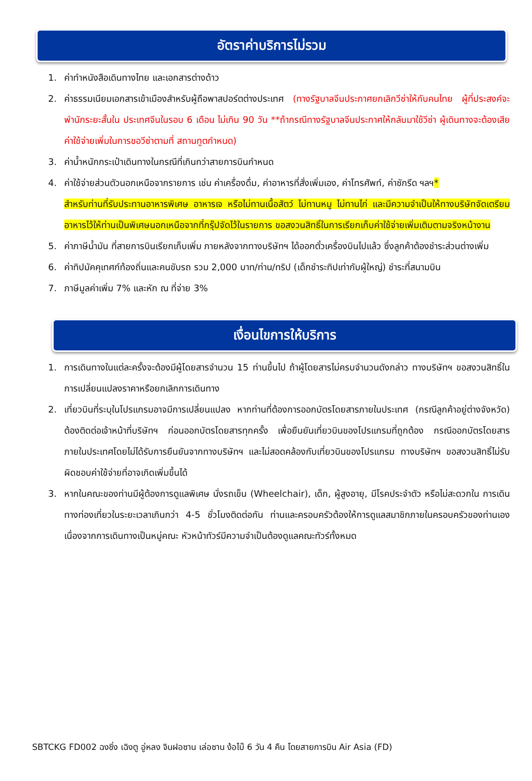อัตราค่าบริการไม่รวม
1. ค่าทำหนังสือเดินทางไทย และเอกสารต่างด้าว
2. ค่าธรรมเนียมเอกสารเข้าเมืองสำหรับผู้ถือพาสปอร์ตต่างประเทศ (ทางรัฐบาลจีนประกาศยกเลิกวีซ่าให้กับคนไทย ผู้ที่ประสงค์จะพำนักระยะสั้นใน ประเทศจีนในรอบ 6 เดือน ไม่เกิน 90 วัน **ถ้ากรณีทางรัฐบาลจีนประกาศให้กลับมาใช้วีซ่า ผู้เดินทางจะต้องเสียค่าใช้จ่ายเพิ่มในการขอวีซ่าตามที่ สถานทูตกำหนด)
3. ค่าน้ำหนักกระเป๋าเดินทางในกรณีที่เกินกว่าสายการบินกำหนด
4. ค่าใช้จ่ายส่วนตัวนอกเหนือจากรายการ เช่น ค่าเครื่องดื่ม, ค่าอาหารที่สั่งเพิ่มเอง, ค่าโทรศัพท์, ค่าซักรีด ฯลฯ*
สำหรับท่านที่รับประทานอาหารพิเศษ อาหารเจ หรือไม่ทานเนื้อสัตว์ ไม่ทานหมู ไม่ทานไก่ และมีความจำเป็นให้ทางบริษัทจัดเตรียมอาหารไว้ให้ท่านเป็นพิเศษนอกเหนือจากที่กรุ๊ปจัดไว้ในรายการ ขอสงวนสิทธิ์ในการเรียกเก็บค่าใช้จ่ายเพิ่มเติมตามจริงหน้างาน
5. ค่าภาษีน้ำมัน ที่สายการบินเรียกเก็บเพิ่ม ภายหลังจากทางบริษัทฯ ได้ออกตั๋วเครื่องบินไปแล้ว ซึ่งลูกค้าต้องชำระส่วนต่างเพิ่ม
6. ค่าทิปมัคคุเทศก์ท้องถิ่นและคนขับรถ รวม 2,000 บาท/ท่าน/ทริป (เด็กชำระทิปเท่ากับผู้ใหญ่) ชำระที่สนามบิน
7. ภาษีมูลค่าเพิ่ม 7% และหัก ณ ที่จ่าย 3%
เงื่อนไขการให้บริการ
1. การเดินทางในแต่ละครั้งจะต้องมีผู้โดยสารจำนวน 15 ท่านขึ้นไป ถ้าผู้โดยสารไม่ครบจำนวนดังกล่าว ทางบริษัทฯ ขอสงวนสิทธิ์ในการเปลี่ยนแปลงราคาหรือยกเลิกการเดินทาง
2. เที่ยวบินที่ระบุในโปรแกรมอาจมีการเปลี่ยนแปลง หากท่านที่ต้องการออกบัตรโดยสารภายในประเทศ (กรณีลูกค้าอยู่ต่างจังหวัด) ต้องติดต่อเจ้าหน้าที่บริษัทฯ ก่อนออกบัตรโดยสารทุกครั้ง เพื่อยืนยันเที่ยวบินของโปรแกรมที่ถูกต้อง กรณีออกบัตรโดยสารภายในประเทศโดยไม่ได้รับการยืนยันจากทางบริษัทฯ และไม่สอดคล้องกับเที่ยวบินของโปรแกรม ทางบริษัทฯ ขอสงวนสิทธิ์ไม่รับผิดชอบค่าใช้จ่ายที่อาจเกิดเพิ่มขึ้นได้
3. หากในคณะของท่านมีผู้ต้องการดูแลพิเศษ นั่งรถเข็น (Wheelchair), เด็ก, ผู้สูงอายุ, มีโรคประจำตัว หรือไม่สะดวกใน การเดินทางท่องเที่ยวในระยะเวลาเกินกว่า 4-5 ชั่วโมงติดต่อกัน ท่านและครอบครัวต้องให้การดูแลสมาชิกภายในครอบครัวของท่านเอง เนื่องจากการเดินทางเป็นหมู่คณะ หัวหน้าทัวร์มีความจำเป็นต้องดูแลคณะทัวร์ทั้งหมด
SBTCKG FD002 ฉงชิ่ง เฉิงตู อู่หลง จินฝอซาน เล่อซาน ง้อไบ๊ 6 วัน 4 คืน โดยสายการบิน Air Asia (FD)